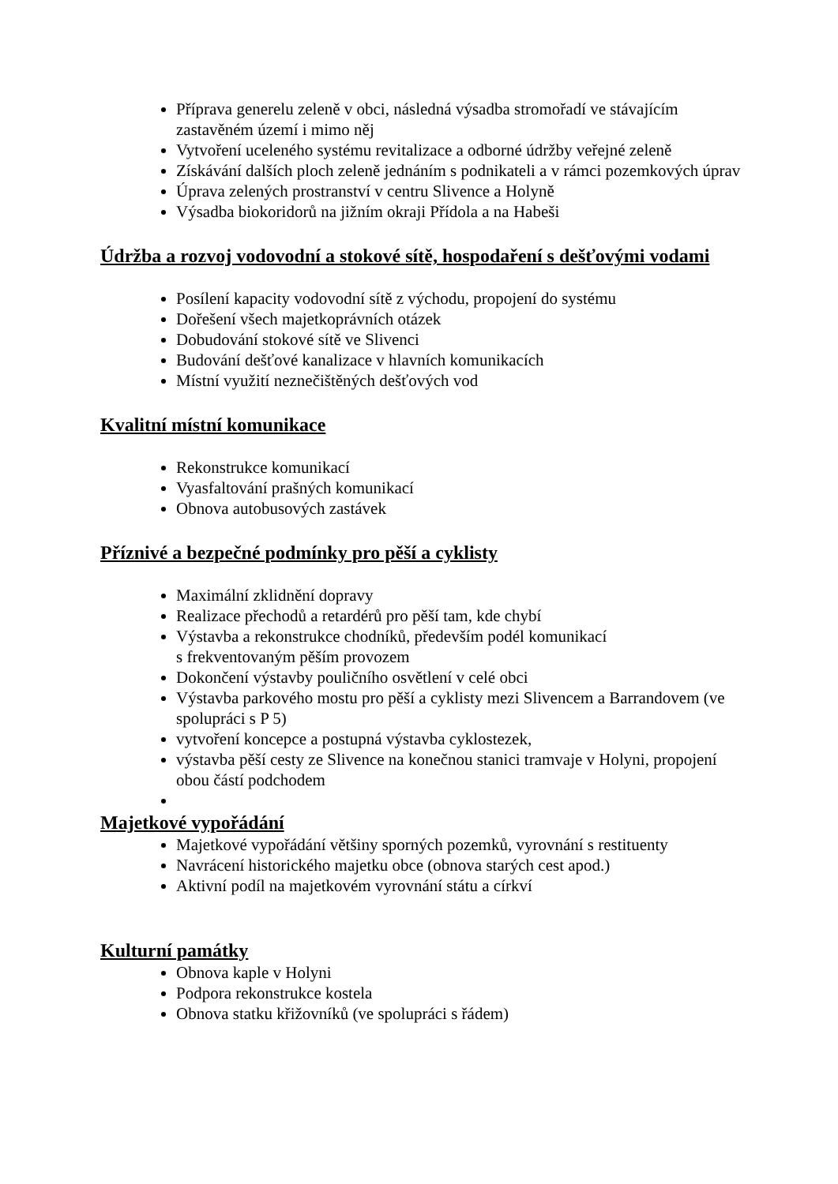Příprava generelu zeleně v obci, následná výsadba stromořadí ve stávajícím zastavěném území i mimo něj
Vytvoření uceleného systému revitalizace a odborné údržby veřejné zeleně
Získávání dalších ploch zeleně jednáním s podnikateli a v rámci pozemkových úprav
Úprava zelených prostranství v centru Slivence a Holyně
Výsadba biokoridorů na jižním okraji Přídola a na Habeši
Údržba a rozvoj vodovodní a stokové sítě, hospodaření s dešťovými vodami
Posílení kapacity vodovodní sítě z východu, propojení do systému
Dořešení všech majetkoprávních otázek
Dobudování stokové sítě ve Slivenci
Budování dešťové kanalizace v hlavních komunikacích
Místní využití neznečištěných dešťových vod
Kvalitní místní komunikace
Rekonstrukce komunikací
Vyasfaltování prašných komunikací
Obnova autobusových zastávek
Příznivé a bezpečné podmínky pro pěší a cyklisty
Maximální zklidnění dopravy
Realizace přechodů a retardérů pro pěší tam, kde chybí
Výstavba a rekonstrukce chodníků, především podél komunikací
s frekventovaným pěším provozem
Dokončení výstavby pouličního osvětlení v celé obci
Výstavba parkového mostu pro pěší a cyklisty mezi Slivencem a Barrandovem (ve spolupráci s P 5)
vytvoření koncepce a postupná výstavba cyklostezek,
výstavba pěší cesty ze Slivence na konečnou stanici tramvaje v Holyni, propojení obou částí podchodem
Majetkové vypořádání
Majetkové vypořádání většiny sporných pozemků, vyrovnání s restituenty
Navrácení historického majetku obce (obnova starých cest apod.)
Aktivní podíl na majetkovém vyrovnání státu a církví
Kulturní památky
Obnova kaple v Holyni
Podpora rekonstrukce kostela
Obnova statku křižovníků (ve spolupráci s řádem)